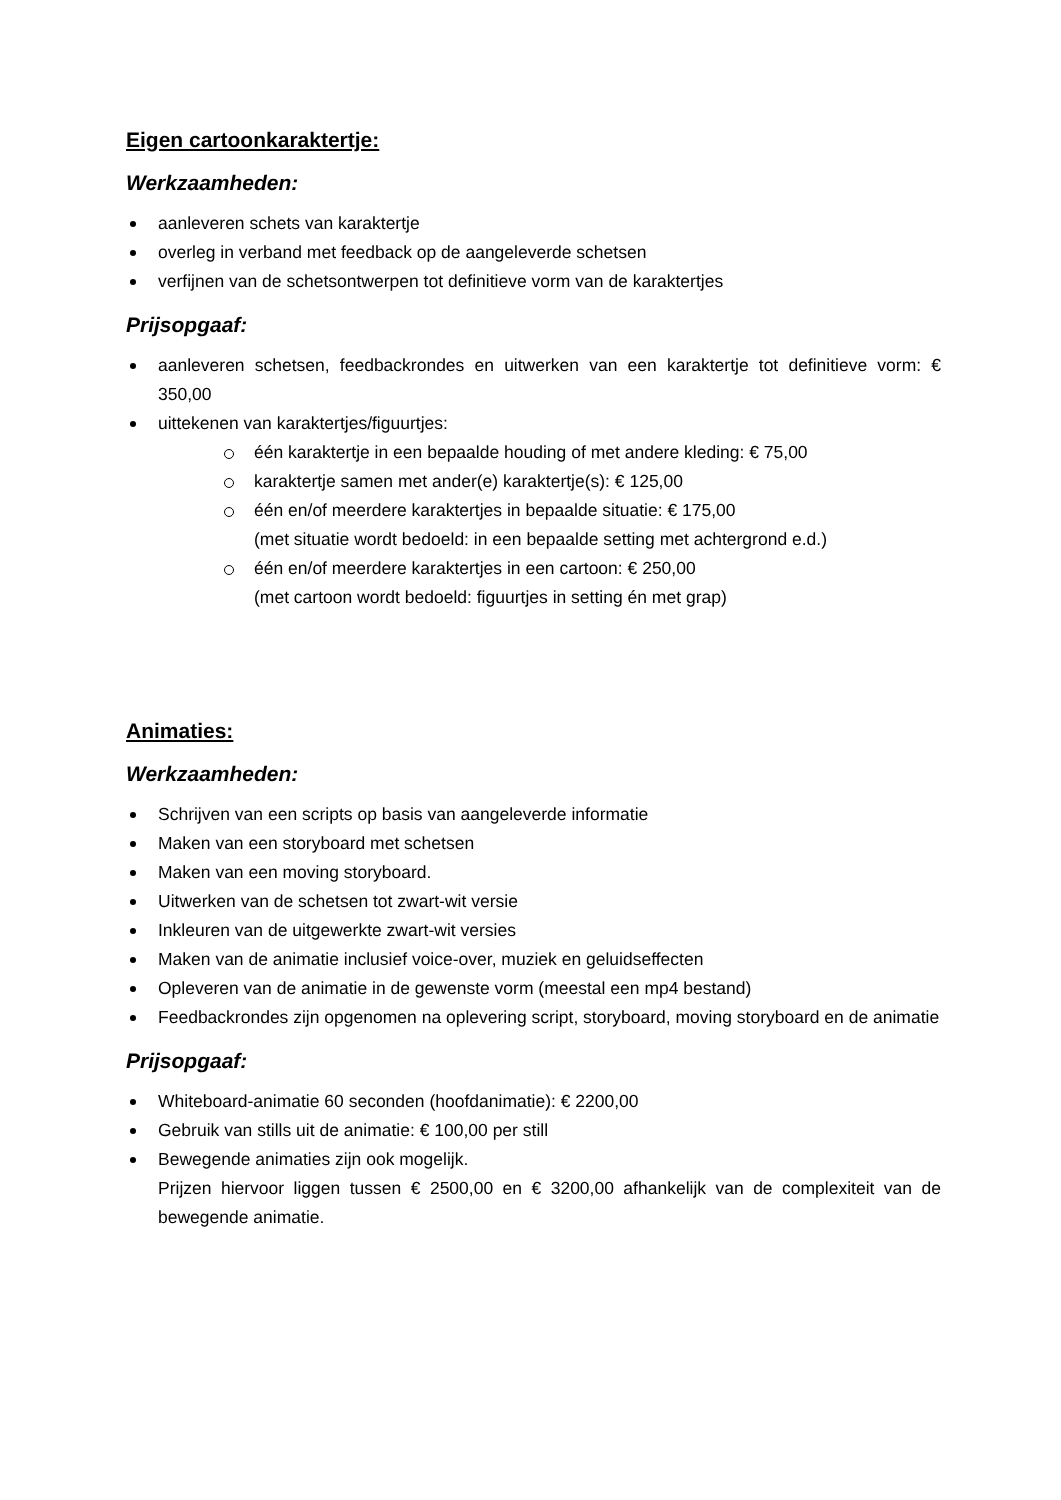Eigen cartoonkaraktertje:
Werkzaamheden:
aanleveren schets van karaktertje
overleg in verband met feedback op de aangeleverde schetsen
verfijnen van de schetsontwerpen tot definitieve vorm van de karaktertjes
Prijsopgaaf:
aanleveren schetsen, feedbackrondes en uitwerken van een karaktertje tot definitieve vorm: € 350,00
uittekenen van karaktertjes/figuurtjes:
één karaktertje in een bepaalde houding of met andere kleding: € 75,00
karaktertje samen met ander(e) karaktertje(s): € 125,00
één en/of meerdere karaktertjes in bepaalde situatie: € 175,00
(met situatie wordt bedoeld: in een bepaalde setting met achtergrond e.d.)
één en/of meerdere karaktertjes in een cartoon: € 250,00
(met cartoon wordt bedoeld: figuurtjes in setting én met grap)
Animaties:
Werkzaamheden:
Schrijven van een scripts op basis van aangeleverde informatie
Maken van een storyboard met schetsen
Maken van een moving storyboard.
Uitwerken van de schetsen tot zwart-wit versie
Inkleuren van de uitgewerkte zwart-wit versies
Maken van de animatie inclusief voice-over, muziek en geluidseffecten
Opleveren van de animatie in de gewenste vorm (meestal een mp4 bestand)
Feedbackrondes zijn opgenomen na oplevering script, storyboard, moving storyboard en de animatie
Prijsopgaaf:
Whiteboard-animatie 60 seconden (hoofdanimatie): € 2200,00
Gebruik van stills uit de animatie: € 100,00 per still
Bewegende animaties zijn ook mogelijk.
Prijzen hiervoor liggen tussen € 2500,00 en € 3200,00 afhankelijk van de complexiteit van de bewegende animatie.